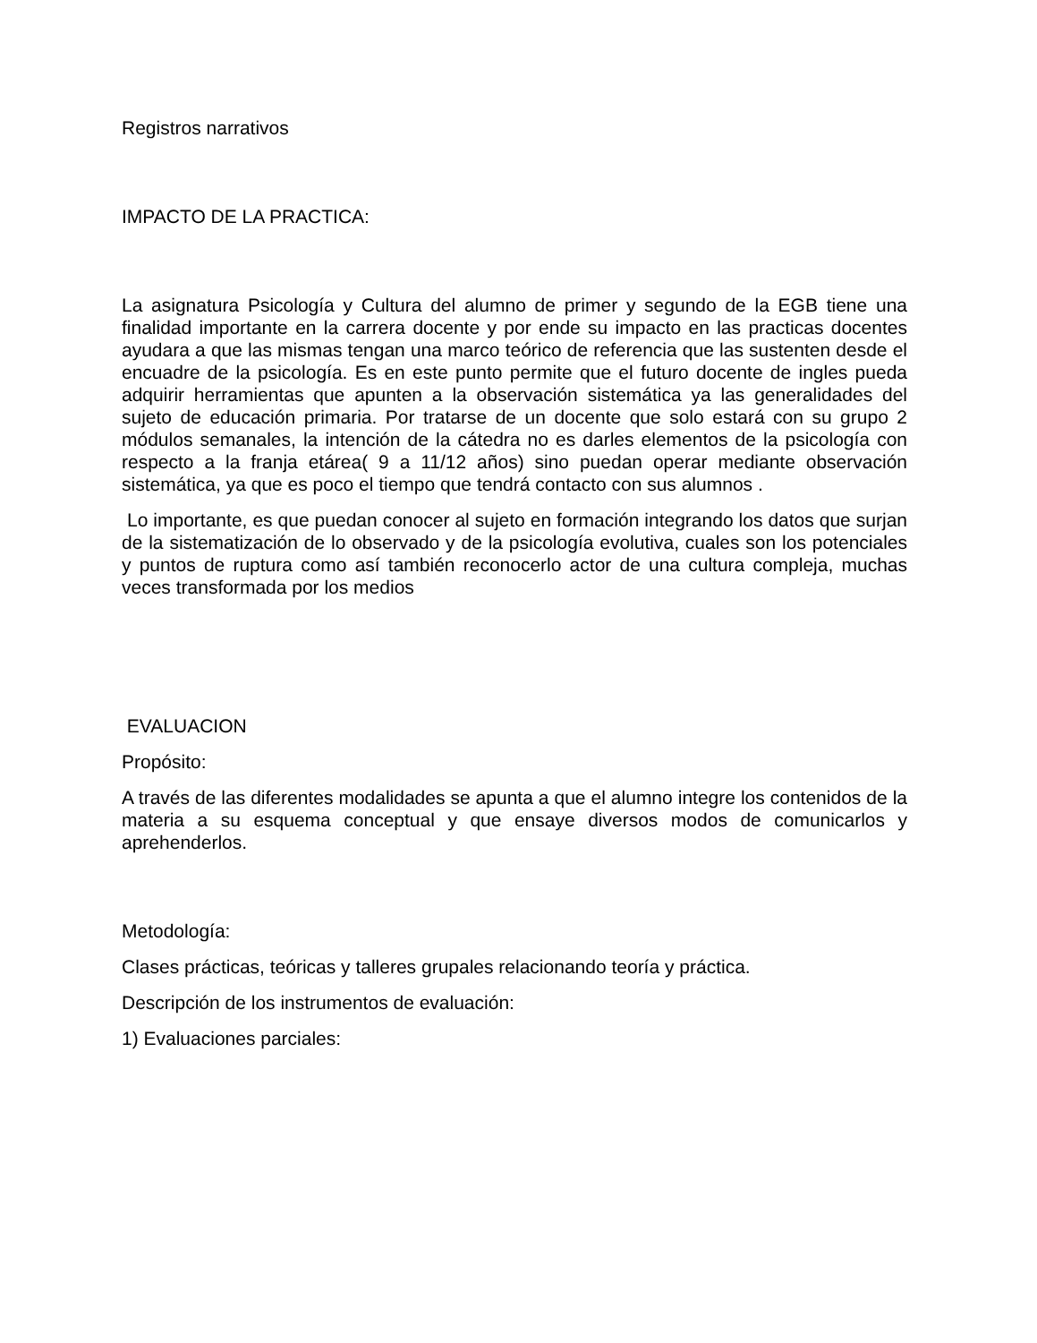Registros narrativos
IMPACTO DE LA PRACTICA:
La asignatura Psicología y Cultura del alumno de primer y segundo de la EGB tiene una finalidad importante en la carrera docente y por ende su impacto en las practicas docentes ayudara a que las mismas tengan una marco teórico de referencia que las sustenten desde el encuadre de la psicología. Es en este punto permite que el futuro docente de ingles pueda adquirir herramientas que apunten a la observación sistemática ya las generalidades del sujeto de educación primaria. Por tratarse de un docente que solo estará con su grupo 2 módulos semanales, la intención de la cátedra no es darles elementos de la psicología con respecto a la franja etárea( 9 a 11/12 años) sino puedan operar mediante observación sistemática, ya que es poco el tiempo que tendrá contacto con sus alumnos .
Lo importante, es que puedan conocer al sujeto en formación integrando los datos que surjan de la sistematización de lo observado y de la psicología evolutiva, cuales son los potenciales y puntos de ruptura como así también reconocerlo actor de una cultura compleja, muchas veces transformada por los medios
EVALUACION
Propósito:
A través de las diferentes modalidades se apunta a que el alumno integre los contenidos de la materia a su esquema conceptual y que ensaye diversos modos de comunicarlos y aprehenderlos.
Metodología:
Clases prácticas, teóricas y talleres grupales relacionando teoría y práctica.
Descripción de los instrumentos de evaluación:
1) Evaluaciones parciales: